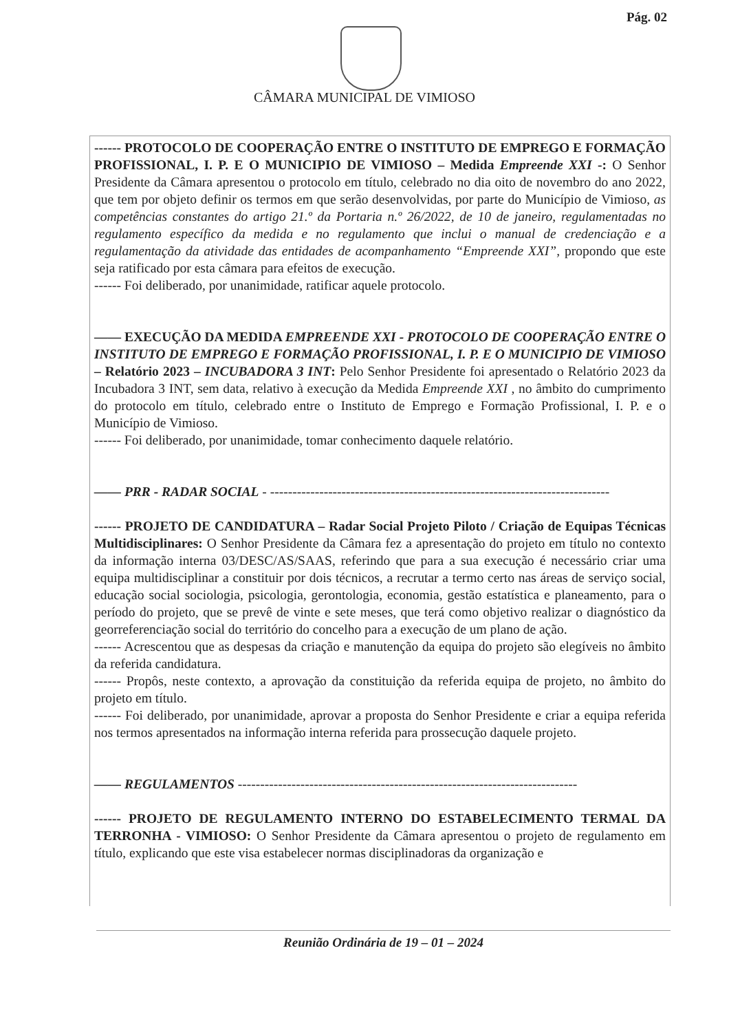Pág. 02
CÂMARA MUNICIPAL DE VIMIOSO
------ PROTOCOLO DE COOPERAÇÃO ENTRE O INSTITUTO DE EMPREGO E FORMAÇÃO PROFISSIONAL, I. P. E O MUNICIPIO DE VIMIOSO – Medida Empreende XXI -: O Senhor Presidente da Câmara apresentou o protocolo em título, celebrado no dia oito de novembro do ano 2022, que tem por objeto definir os termos em que serão desenvolvidas, por parte do Município de Vimioso, as competências constantes do artigo 21.º da Portaria n.º 26/2022, de 10 de janeiro, regulamentadas no regulamento específico da medida e no regulamento que inclui o manual de credenciação e a regulamentação da atividade das entidades de acompanhamento “Empreende XXI”, propondo que este seja ratificado por esta câmara para efeitos de execução.
------ Foi deliberado, por unanimidade, ratificar aquele protocolo.
—— EXECUÇÃO DA MEDIDA EMPREENDE XXI - PROTOCOLO DE COOPERAÇÃO ENTRE O INSTITUTO DE EMPREGO E FORMAÇÃO PROFISSIONAL, I. P. E O MUNICIPIO DE VIMIOSO – Relatório 2023 – INCUBADORA 3 INT: Pelo Senhor Presidente foi apresentado o Relatório 2023 da Incubadora 3 INT, sem data, relativo à execução da Medida Empreende XXI , no âmbito do cumprimento do protocolo em título, celebrado entre o Instituto de Emprego e Formação Profissional, I. P. e o Município de Vimioso.
------ Foi deliberado, por unanimidade, tomar conhecimento daquele relatório.
—— PRR - RADAR SOCIAL - ----------------------------------------------------------------------------
------ PROJETO DE CANDIDATURA – Radar Social Projeto Piloto / Criação de Equipas Técnicas Multidisciplinares: O Senhor Presidente da Câmara fez a apresentação do projeto em título no contexto da informação interna 03/DESC/AS/SAAS, referindo que para a sua execução é necessário criar uma equipa multidisciplinar a constituir por dois técnicos, a recrutar a termo certo nas áreas de serviço social, educação social sociologia, psicologia, gerontologia, economia, gestão estatística e planeamento, para o período do projeto, que se prevê de vinte e sete meses, que terá como objetivo realizar o diagnóstico da georreferenciação social do território do concelho para a execução de um plano de ação.
------ Acrescentou que as despesas da criação e manutenção da equipa do projeto são elegíveis no âmbito da referida candidatura.
------ Propôs, neste contexto, a aprovação da constituição da referida equipa de projeto, no âmbito do projeto em título.
------ Foi deliberado, por unanimidade, aprovar a proposta do Senhor Presidente e criar a equipa referida nos termos apresentados na informação interna referida para prossecução daquele projeto.
—— REGULAMENTOS ----------------------------------------------------------------------------
------ PROJETO DE REGULAMENTO INTERNO DO ESTABELECIMENTO TERMAL DA TERRONHA - VIMIOSO: O Senhor Presidente da Câmara apresentou o projeto de regulamento em título, explicando que este visa estabelecer normas disciplinadoras da organização e
Reunião Ordinária de 19 – 01 – 2024